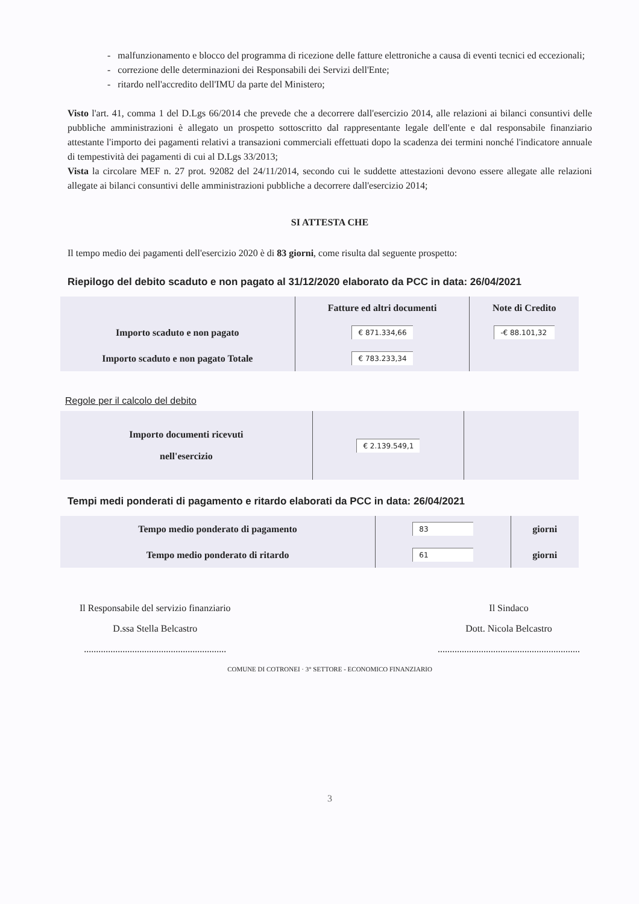- malfunzionamento e blocco del programma di ricezione delle fatture elettroniche a causa di eventi tecnici ed eccezionali;
- correzione delle determinazioni dei Responsabili dei Servizi dell'Ente;
- ritardo nell'accredito dell'IMU da parte del Ministero;
Visto l'art. 41, comma 1 del D.Lgs 66/2014 che prevede che a decorrere dall'esercizio 2014, alle relazioni ai bilanci consuntivi delle pubbliche amministrazioni è allegato un prospetto sottoscritto dal rappresentante legale dell'ente e dal responsabile finanziario attestante l'importo dei pagamenti relativi a transazioni commerciali effettuati dopo la scadenza dei termini nonché l'indicatore annuale di tempestività dei pagamenti di cui al D.Lgs 33/2013;
Vista la circolare MEF n. 27 prot. 92082 del 24/11/2014, secondo cui le suddette attestazioni devono essere allegate alle relazioni allegate ai bilanci consuntivi delle amministrazioni pubbliche a decorrere dall'esercizio 2014;
SI ATTESTA CHE
Il tempo medio dei pagamenti dell'esercizio 2020 è di 83 giorni, come risulta dal seguente prospetto:
Riepilogo del debito scaduto e non pagato al 31/12/2020 elaborato da PCC in data: 26/04/2021
| | Fatture ed altri documenti | Note di Credito |
| --- | --- | --- |
| Importo scaduto e non pagato | € 871.334,66 | -€ 88.101,32 |
| Importo scaduto e non pagato Totale | € 783.233,34 | |
Regole per il calcolo del debito
| Importo documenti ricevuti nell'esercizio | € 2.139.549,1 | |
Tempi medi ponderati di pagamento e ritardo elaborati da PCC in data: 26/04/2021
| Tempo medio ponderato di pagamento | 83 | giorni |
| Tempo medio ponderato di ritardo | 61 | giorni |
Il Responsabile del servizio finanziario
D.ssa Stella Belcastro
...........................................................
Il Sindaco
Dott. Nicola Belcastro
...........................................................
COMUNE DI COTRONEI · 3° SETTORE - ECONOMICO FINANZIARIO
3